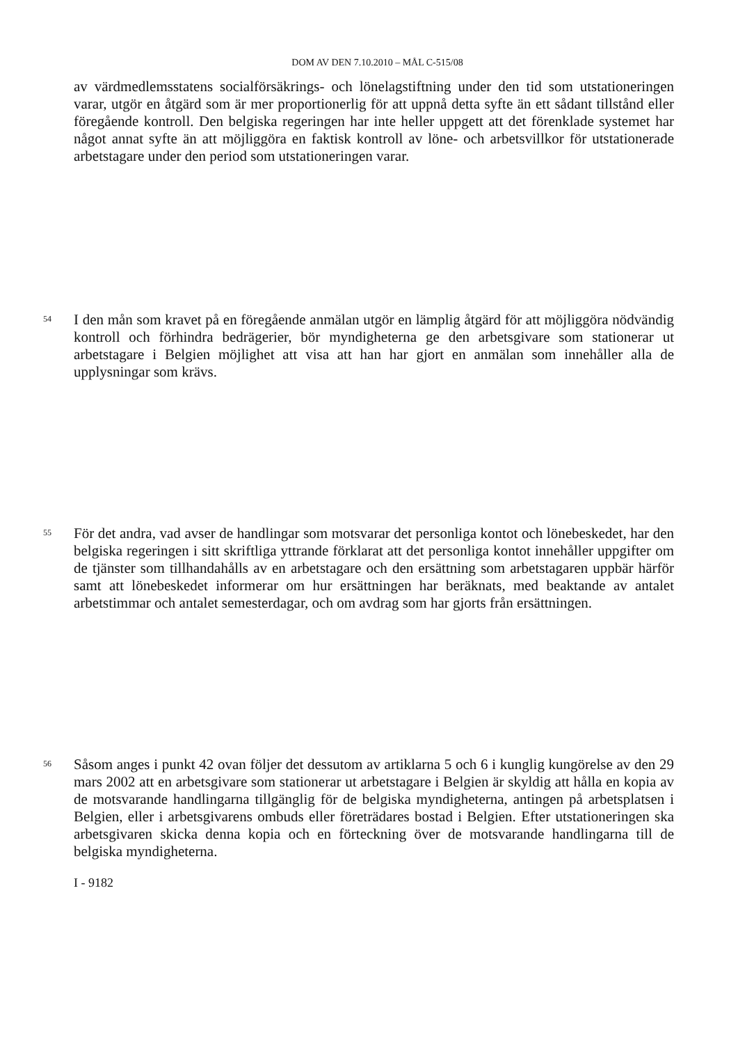DOM AV DEN 7.10.2010 – MÅL C-515/08
av värdmedlemsstatens socialförsäkrings- och lönelagstiftning under den tid som utstationeringen varar, utgör en åtgärd som är mer proportionerlig för att uppnå detta syfte än ett sådant tillstånd eller föregående kontroll. Den belgiska regeringen har inte heller uppgett att det förenklade systemet har något annat syfte än att möjliggöra en faktisk kontroll av löne- och arbetsvillkor för utstationerade arbetstagare under den period som utstationeringen varar.
54
I den mån som kravet på en föregående anmälan utgör en lämplig åtgärd för att möjliggöra nödvändig kontroll och förhindra bedrägerier, bör myndigheterna ge den arbetsgivare som stationerar ut arbetstagare i Belgien möjlighet att visa att han har gjort en anmälan som innehåller alla de upplysningar som krävs.
55
För det andra, vad avser de handlingar som motsvarar det personliga kontot och lönebeskedet, har den belgiska regeringen i sitt skriftliga yttrande förklarat att det personliga kontot innehåller uppgifter om de tjänster som tillhandahålls av en arbetstagare och den ersättning som arbetstagaren uppbär härför samt att lönebeskedet informerar om hur ersättningen har beräknats, med beaktande av antalet arbetstimmar och antalet semesterdagar, och om avdrag som har gjorts från ersättningen.
56
Såsom anges i punkt 42 ovan följer det dessutom av artiklarna 5 och 6 i kunglig kungörelse av den 29 mars 2002 att en arbetsgivare som stationerar ut arbetstagare i Belgien är skyldig att hålla en kopia av de motsvarande handlingarna tillgänglig för de belgiska myndigheterna, antingen på arbetsplatsen i Belgien, eller i arbetsgivarens ombuds eller företrädares bostad i Belgien. Efter utstationeringen ska arbetsgivaren skicka denna kopia och en förteckning över de motsvarande handlingarna till de belgiska myndigheterna.
I - 9182